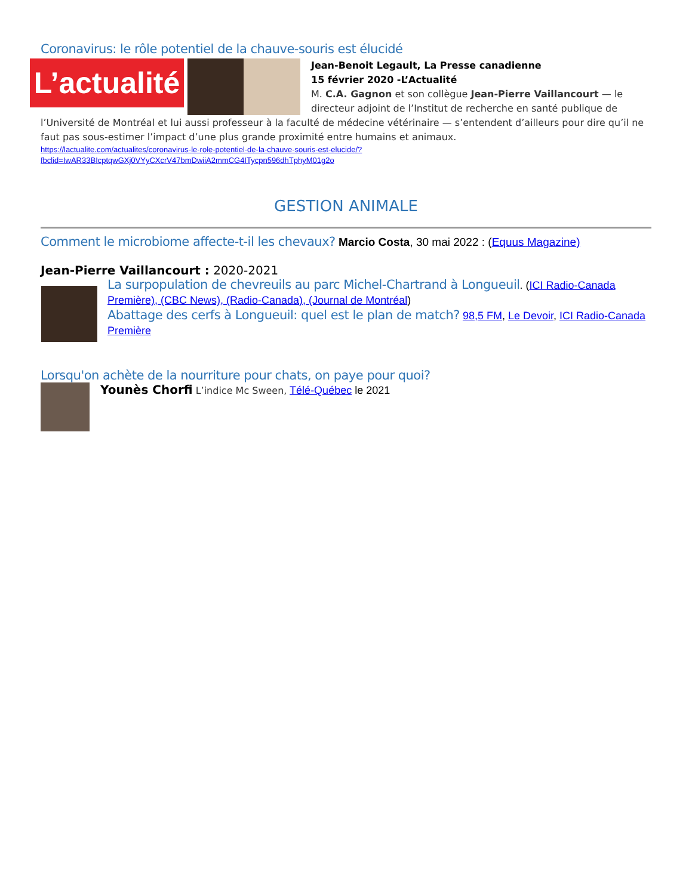Coronavirus: le rôle potentiel de la chauve-souris est élucidé
L’actualité
Jean-Benoit Legault, La Presse canadienne
15 février 2020 -L’Actualité
M. C.A. Gagnon et son collègue Jean-Pierre Vaillancourt — le directeur adjoint de l’Institut de recherche en santé publique de l’Université de Montréal et lui aussi professeur à la faculté de médecine vétérinaire — s’entendent d’ailleurs pour dire qu’il ne faut pas sous-estimer l’impact d’une plus grande proximité entre humains et animaux.
https://lactualite.com/actualites/coronavirus-le-role-potentiel-de-la-chauve-souris-est-elucide/?fbclid=IwAR33BIcptqwGXj0VYyCXcrV47bmDwiiA2mmCG4ITycpn596dhTphyM01g2o
GESTION ANIMALE
Comment le microbiome affecte-t-il les chevaux?
Marcio Costa, 30 mai 2022 : (Equus Magazine)
Jean-Pierre Vaillancourt : 2020-2021
La surpopulation de chevreuils au parc Michel-Chartrand à Longueuil
. (ICI Radio-Canada Première), (CBC News), (Radio-Canada), (Journal de Montréal)
Abattage des cerfs à Longueuil: quel est le plan de match?
98,5 FM, Le Devoir, ICI Radio-Canada Première
Lorsqu'on achète de la nourriture pour chats, on paye pour quoi?
Younès Chorfi L’indice Mc Sween, Télé-Québec le 2021